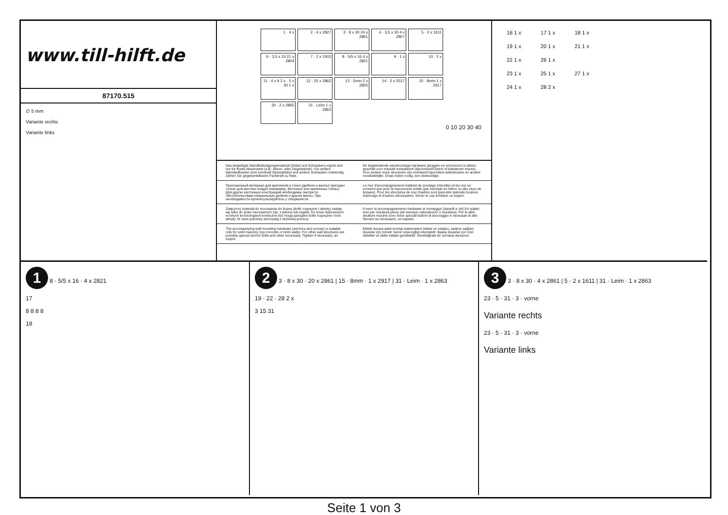www.till-hilft.de
87170.515
∅ 5 mm
Variante rechts
Variante links
1 · 4 x
2 · 4 x 2827
3 · 8 x 30 24 x 2861
4 · 3,5 x 30 4 x 2807
5 · 2 x 1611
6 · 3,5 x 15 21 x 2804
7 · 2 x 1503
8 · 5/5 x 16 4 x 2821
9 · 1 x
10 · 2 x
11 · 4 x 9 2 x · 5 x 30 1 x
12 · 25 x 2862
13 · 5mm 2 x 2855
14 · 2 x 2517
15 · 8mm 1 x 2917
30 · 2 x 2865
31 · Leim 1 x 2863
0 10 20 30 40
Das beigefügte Wandbefestigungsmaterial (Dübel und Schrauben) eignet sich nur für festes Mauerwerk (z.B.: Beton- oder Ziegelwände). Für andere Wandaufbauten sind eventuell Spezialdübel und andere Schrauben notwendig. Ziehen Sie gegebenfallseine Fachkraft zu Rate.
De begeleidende wandmontage hardware (pluggen en schroeven) is alleen geschikt voor massief metselwerk (bijvoorbeeld beton of bakstenen muren). Voor andere muur structuren zijn eventueel bijzondere ankerbouten en andere noodzakelijke. Draai indien nodig, een deskundige.
Приложенный материал для крепления к стене (дюбели и винты) пригоден только для жестких кладок (например, бетонные или кирпичные стены). Для других настенных конструкций необходимы смотря по обстоятельствам специальные дюбели и другие винты. При необходимости проконсультируйтесь у специалиста.
Le mur d'accompagnement matériel de montage (chevilles et les vis) ne convient que pour la maçonnerie solide (par exemple en béton ou des murs de briques). Pour les structures de mur d'autres sont peut-etre spéciale boulons d'ancrage et d'autres nécessaires. Serrer le cas échéant, un expert.
Załączony materiał do mocowania do ściany (kolki rozprężne i wkręty) nadaje się tylko do ścian murowanych (np. z betonu lub cegieł). Do ścian wykonanych w innych technologiach konieczne być mogą specjalne kolki rozprężne i inne wkręty. W razie potrzeby skorzystaj z fachowej pomocy
Il muro di accompagnamento hardware di montaggio (tasselli e viti) è'e adatto solo per muratura piena (ad esempio calcestruzzo o muratura). Per le altre strutture murarie sono forse speciali bulloni di ancoraggio e necessari di altri. Serrare se necessario, un esperto.
The accompanying wall mounting hardware (anchors and screws) is suitable only for solid masonry (eg concrete or brick walls). For other wall structures are possibly special anchor bolts and other necessary. Tighten if necessary, an expert.
Ekteki duvara sabit montaj malzemeleri (dübel ve vidalar), sadece sağlam duvarlar için (örnek: beton veya tuğla) elverişlidir. Başka duvarlar için özel dübeller ve farklı vidalar gerekebilir. Gerektiğinde bir uzmana danışınız.
16 1 x 17 1 x 18 1 x
19 1 x 20 1 x 21 1 x
22 1 x 26 1 x
23 1 x 25 1 x 27 1 x
24 1 x 28 2 x
1 8 · 5/5 x 16 · 4 x 2821
17
8 8 8 8
18
2 3 · 8 x 30 · 20 x 2861 | 15 · 8mm · 1 x 2917 | 31 · Leim · 1 x 2863
19 · 22 · 28 2 x
3 15 31
3 3 · 8 x 30 · 4 x 2861 | 5 · 2 x 1611 | 31 · Leim · 1 x 2863
23 · 5 · 31 · 3 · vorne
Variante rechts
23 · 5 · 31 · 3 · vorne
Variante links
Seite 1 von 3